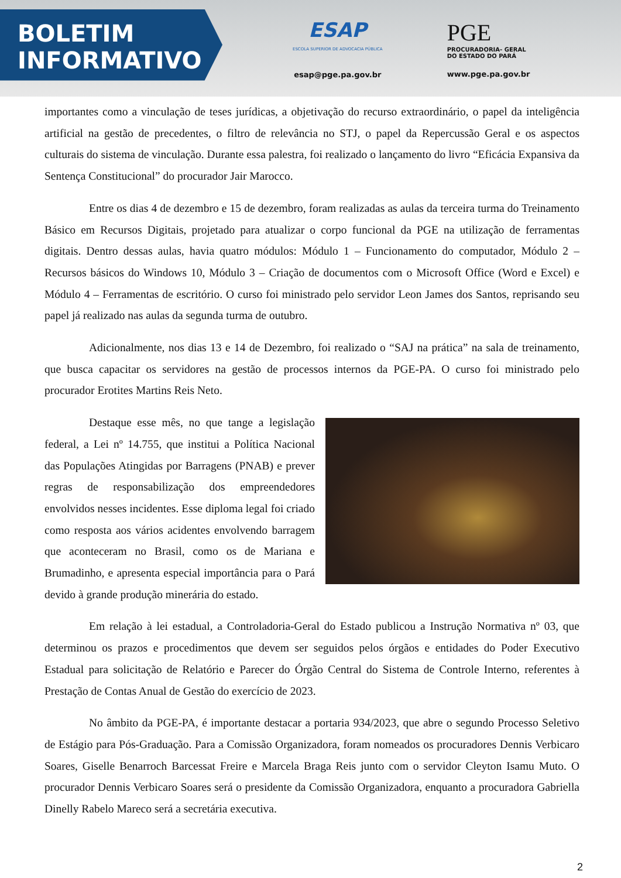BOLETIM
INFORMATIVO
ESAP
ESCOLA SUPERIOR DE ADVOCACIA PÚBLICA
esap@pge.pa.gov.br
PGE
PROCURADORIA- GERAL
DO ESTADO DO PARÁ
www.pge.pa.gov.br
importantes como a vinculação de teses jurídicas, a objetivação do recurso extraordinário, o papel da inteligência artificial na gestão de precedentes, o filtro de relevância no STJ, o papel da Repercussão Geral e os aspectos culturais do sistema de vinculação. Durante essa palestra, foi realizado o lançamento do livro “Eficácia Expansiva da Sentença Constitucional” do procurador Jair Marocco.
Entre os dias 4 de dezembro e 15 de dezembro, foram realizadas as aulas da terceira turma do Treinamento Básico em Recursos Digitais, projetado para atualizar o corpo funcional da PGE na utilização de ferramentas digitais. Dentro dessas aulas, havia quatro módulos: Módulo 1 – Funcionamento do computador, Módulo 2 – Recursos básicos do Windows 10, Módulo 3 – Criação de documentos com o Microsoft Office (Word e Excel) e Módulo 4 – Ferramentas de escritório. O curso foi ministrado pelo servidor Leon James dos Santos, reprisando seu papel já realizado nas aulas da segunda turma de outubro.
Adicionalmente, nos dias 13 e 14 de Dezembro, foi realizado o “SAJ na prática” na sala de treinamento, que busca capacitar os servidores na gestão de processos internos da PGE-PA. O curso foi ministrado pelo procurador Erotites Martins Reis Neto.
Destaque esse mês, no que tange a legislação federal, a Lei nº 14.755, que institui a Política Nacional das Populações Atingidas por Barragens (PNAB) e prever regras de responsabilização dos empreendedores envolvidos nesses incidentes. Esse diploma legal foi criado como resposta aos vários acidentes envolvendo barragem que aconteceram no Brasil, como os de Mariana e Brumadinho, e apresenta especial importância para o Pará devido à grande produção minerária do estado.
Em relação à lei estadual, a Controladoria-Geral do Estado publicou a Instrução Normativa nº 03, que determinou os prazos e procedimentos que devem ser seguidos pelos órgãos e entidades do Poder Executivo Estadual para solicitação de Relatório e Parecer do Órgão Central do Sistema de Controle Interno, referentes à Prestação de Contas Anual de Gestão do exercício de 2023.
No âmbito da PGE-PA, é importante destacar a portaria 934/2023, que abre o segundo Processo Seletivo de Estágio para Pós-Graduação. Para a Comissão Organizadora, foram nomeados os procuradores Dennis Verbicaro Soares, Giselle Benarroch Barcessat Freire e Marcela Braga Reis junto com o servidor Cleyton Isamu Muto. O procurador Dennis Verbicaro Soares será o presidente da Comissão Organizadora, enquanto a procuradora Gabriella Dinelly Rabelo Mareco será a secretária executiva.
2